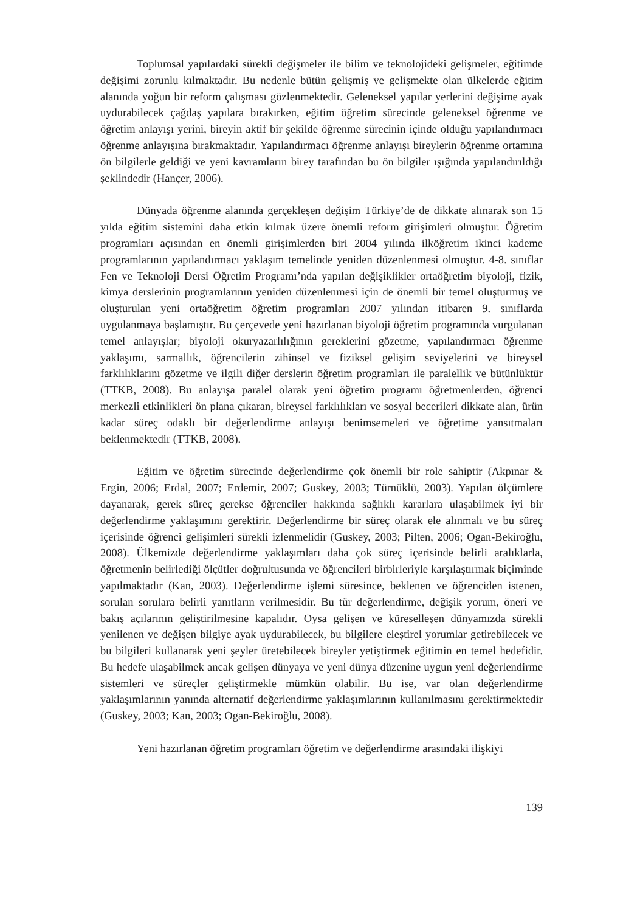Toplumsal yapılardaki sürekli değişmeler ile bilim ve teknolojideki gelişmeler, eğitimde değişimi zorunlu kılmaktadır. Bu nedenle bütün gelişmiş ve gelişmekte olan ülkelerde eğitim alanında yoğun bir reform çalışması gözlenmektedir. Geleneksel yapılar yerlerini değişime ayak uydurabilecek çağdaş yapılara bırakırken, eğitim öğretim sürecinde geleneksel öğrenme ve öğretim anlayışı yerini, bireyin aktif bir şekilde öğrenme sürecinin içinde olduğu yapılandırmacı öğrenme anlayışına bırakmaktadır. Yapılandırmacı öğrenme anlayışı bireylerin öğrenme ortamına ön bilgilerle geldiği ve yeni kavramların birey tarafından bu ön bilgiler ışığında yapılandırıldığı şeklindedir (Hançer, 2006).
Dünyada öğrenme alanında gerçekleşen değişim Türkiye’de de dikkate alınarak son 15 yılda eğitim sistemini daha etkin kılmak üzere önemli reform girişimleri olmuştur. Öğretim programları açısından en önemli girişimlerden biri 2004 yılında ilköğretim ikinci kademe programlarının yapılandırmacı yaklaşım temelinde yeniden düzenlenmesi olmuştur. 4-8. sınıflar Fen ve Teknoloji Dersi Öğretim Programı’nda yapılan değişiklikler ortaöğretim biyoloji, fizik, kimya derslerinin programlarının yeniden düzenlenmesi için de önemli bir temel oluşturmuş ve oluşturulan yeni ortaöğretim öğretim programları 2007 yılından itibaren 9. sınıflarda uygulanmaya başlamıştır. Bu çerçevede yeni hazırlanan biyoloji öğretim programında vurgulanan temel anlayışlar; biyoloji okuryazarlılığının gereklerini gözetme, yapılandırmacı öğrenme yaklaşımı, sarmallık, öğrencilerin zihinsel ve fiziksel gelişim seviyelerini ve bireysel farklılıklarını gözetme ve ilgili diğer derslerin öğretim programları ile paralellik ve bütünlüktür (TTKB, 2008). Bu anlayışa paralel olarak yeni öğretim programı öğretmenlerden, öğrenci merkezli etkinlikleri ön plana çıkaran, bireysel farklılıkları ve sosyal becerileri dikkate alan, ürün kadar süreç odaklı bir değerlendirme anlayışı benimsemeleri ve öğretime yansıtmaları beklenmektedir (TTKB, 2008).
Eğitim ve öğretim sürecinde değerlendirme çok önemli bir role sahiptir (Akpınar & Ergin, 2006; Erdal, 2007; Erdemir, 2007; Guskey, 2003; Türnüklü, 2003). Yapılan ölçümlere dayanarak, gerek süreç gerekse öğrenciler hakkında sağlıklı kararlara ulaşabilmek iyi bir değerlendirme yaklaşımını gerektirir. Değerlendirme bir süreç olarak ele alınmalı ve bu süreç içerisinde öğrenci gelişimleri sürekli izlenmelidir (Guskey, 2003; Pilten, 2006; Ogan-Bekiroğlu, 2008). Ülkemizde değerlendirme yaklaşımları daha çok süreç içerisinde belirli aralıklarla, öğretmenin belirlediği ölçütler doğrultusunda ve öğrencileri birbirleriyle karşılaştırmak biçiminde yapılmaktadır (Kan, 2003). Değerlendirme işlemi süresince, beklenen ve öğrenciden istenen, sorulan sorulara belirli yanıtların verilmesidir. Bu tür değerlendirme, değişik yorum, öneri ve bakış açılarının geliştirilmesine kapalıdır. Oysa gelişen ve küreselleşen dünyamızda sürekli yenilenen ve değişen bilgiye ayak uydurabilecek, bu bilgilere eleştirel yorumlar getirebilecek ve bu bilgileri kullanarak yeni şeyler üretebilecek bireyler yetiştirmek eğitimin en temel hedefidir. Bu hedefe ulaşabilmek ancak gelişen dünyaya ve yeni dünya düzenine uygun yeni değerlendirme sistemleri ve süreçler geliştirmekle mümkün olabilir. Bu ise, var olan değerlendirme yaklaşımlarının yanında alternatif değerlendirme yaklaşımlarının kullanılmasını gerektirmektedir (Guskey, 2003; Kan, 2003; Ogan-Bekiroğlu, 2008).
Yeni hazırlanan öğretim programları öğretim ve değerlendirme arasındaki ilişkiyi
139